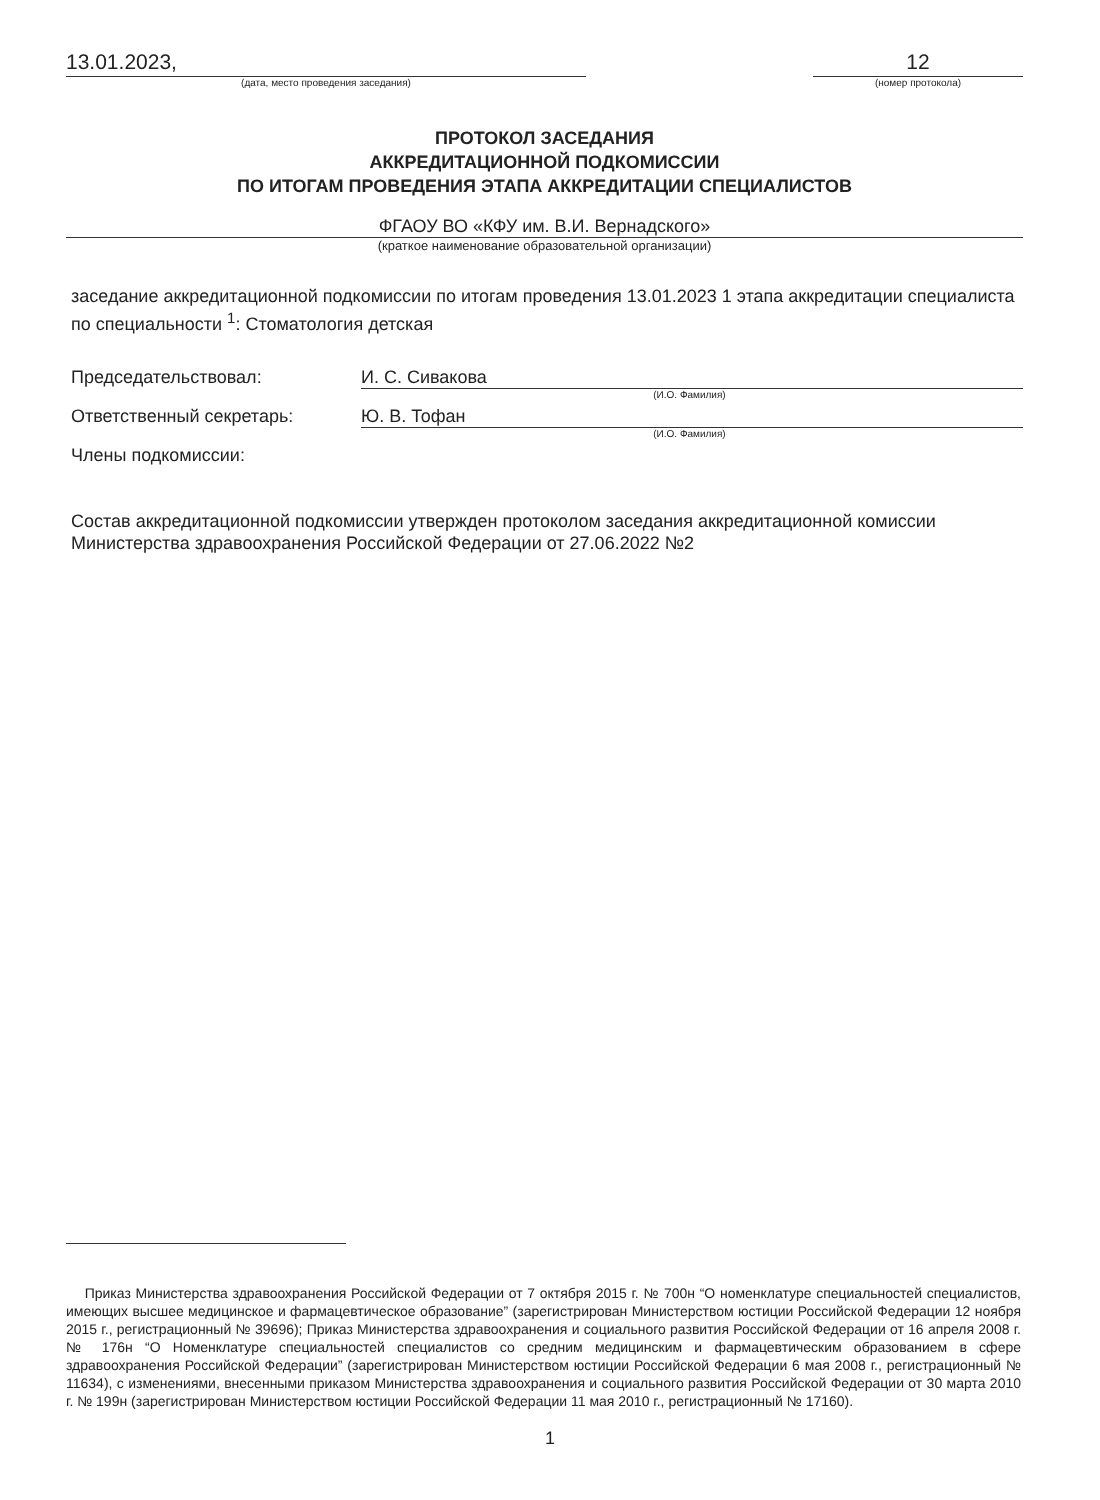13.01.2023,
(дата, место проведения заседания)
12
(номер протокола)
ПРОТОКОЛ ЗАСЕДАНИЯ
АККРЕДИТАЦИОННОЙ ПОДКОМИССИИ
ПО ИТОГАМ ПРОВЕДЕНИЯ ЭТАПА АККРЕДИТАЦИИ СПЕЦИАЛИСТОВ
ФГАОУ ВО «КФУ им. В.И. Вернадского»
(краткое наименование образовательной организации)
заседание аккредитационной подкомиссии по итогам проведения 13.01.2023 1 этапа аккредитации специалиста по специальности <sup>1</sup>: Стоматология детская
Председательствовал: И. С. Сивакова
(И.О. Фамилия)
Ответственный секретарь: Ю. В. Тофан
(И.О. Фамилия)
Члены подкомиссии:
Состав аккредитационной подкомиссии утвержден протоколом заседания аккредитационной комиссии Министерства здравоохранения Российской Федерации от 27.06.2022 №2
Приказ Министерства здравоохранения Российской Федерации от 7 октября 2015 г. № 700н “О номенклатуре специальностей специалистов, имеющих высшее медицинское и фармацевтическое образование” (зарегистрирован Министерством юстиции Российской Федерации 12 ноября 2015 г., регистрационный № 39696); Приказ Министерства здравоохранения и социального развития Российской Федерации от 16 апреля 2008 г. № 176н “О Номенклатуре специальностей специалистов со средним медицинским и фармацевтическим образованием в сфере здравоохранения Российской Федерации” (зарегистрирован Министерством юстиции Российской Федерации 6 мая 2008 г., регистрационный № 11634), с изменениями, внесенными приказом Министерства здравоохранения и социального развития Российской Федерации от 30 марта 2010 г. № 199н (зарегистрирован Министерством юстиции Российской Федерации 11 мая 2010 г., регистрационный № 17160).
1